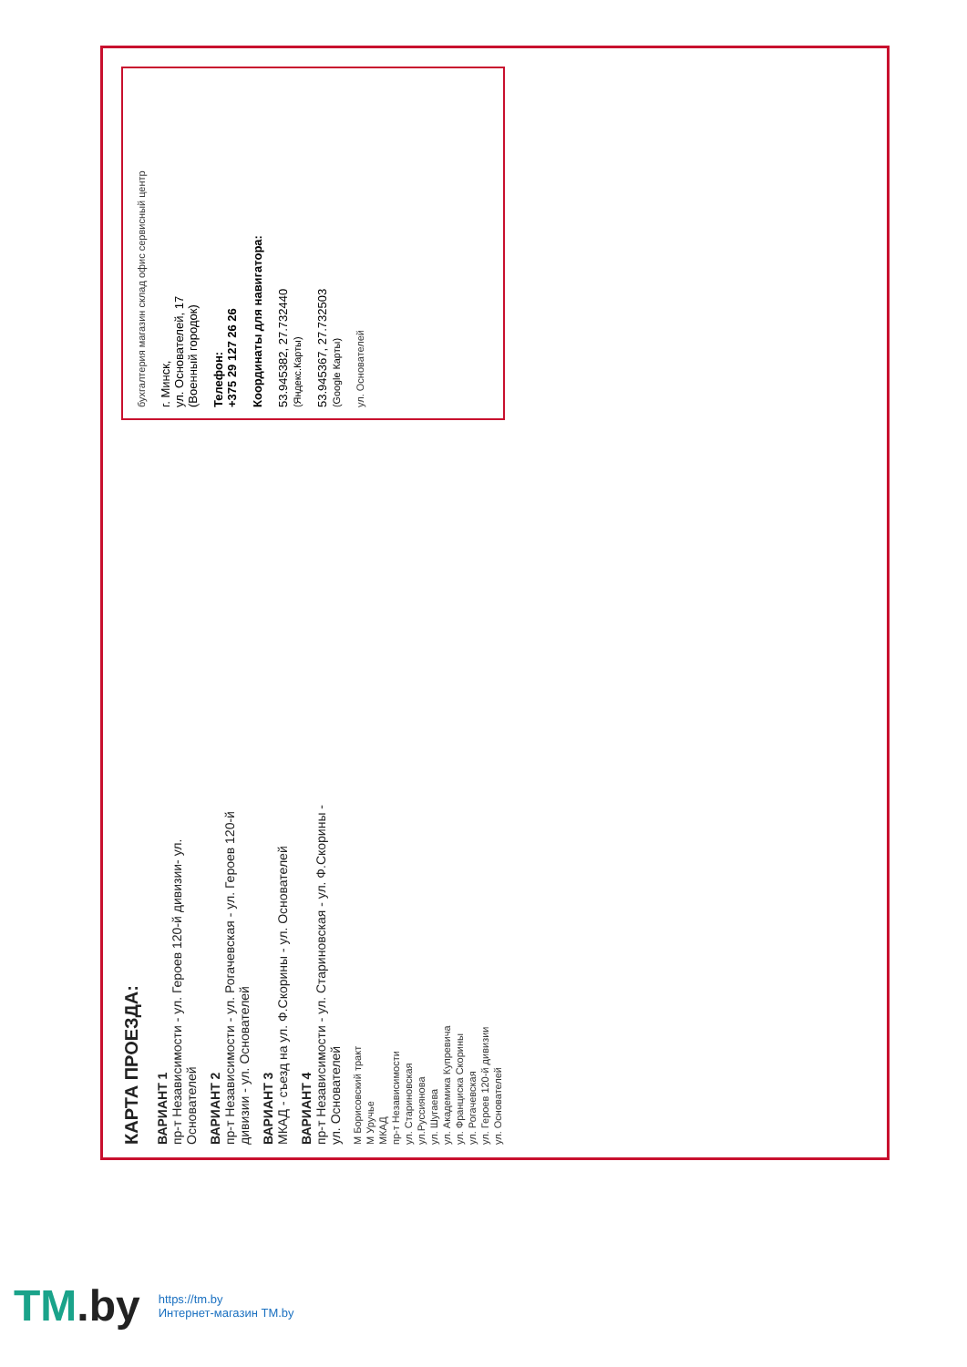КАРТА ПРОЕЗДА:
ВАРИАНТ 1
пр-т Независимости - ул. Героев 120-й дивизии- ул. Основателей
ВАРИАНТ 2
пр-т Независимости - ул. Рогачевская - ул. Героев 120-й дивизии - ул. Основателей
ВАРИАНТ 3
МКАД - съезд на ул. Ф.Скорины - ул. Основателей
ВАРИАНТ 4
пр-т Независимости - ул. Стариновская - ул. Ф.Скорины - ул. Основателей
М Борисовский тракт
М Уручье
МКАД
пр-т Независимости
ул. Стариновская
ул.Руссиянова
ул. Шугаева
ул. Академика Купревича
ул. Франциска Скорины
ул. Рогачевская
ул. Героев 120-й дивизии
ул. Основателей
бухгалтерия магазин склад офис сервисный центр
г. Минск,
ул. Основателей, 17
(Военный городок)
Телефон:
+375 29 127 26 26
Координаты для навигатора:
53.945382, 27.732440
(Яндекс.Карты)
53.945367, 27.732503
(Google Карты)
ул. Основателей
TM.by
https://tm.by
Интернет-магазин TM.by